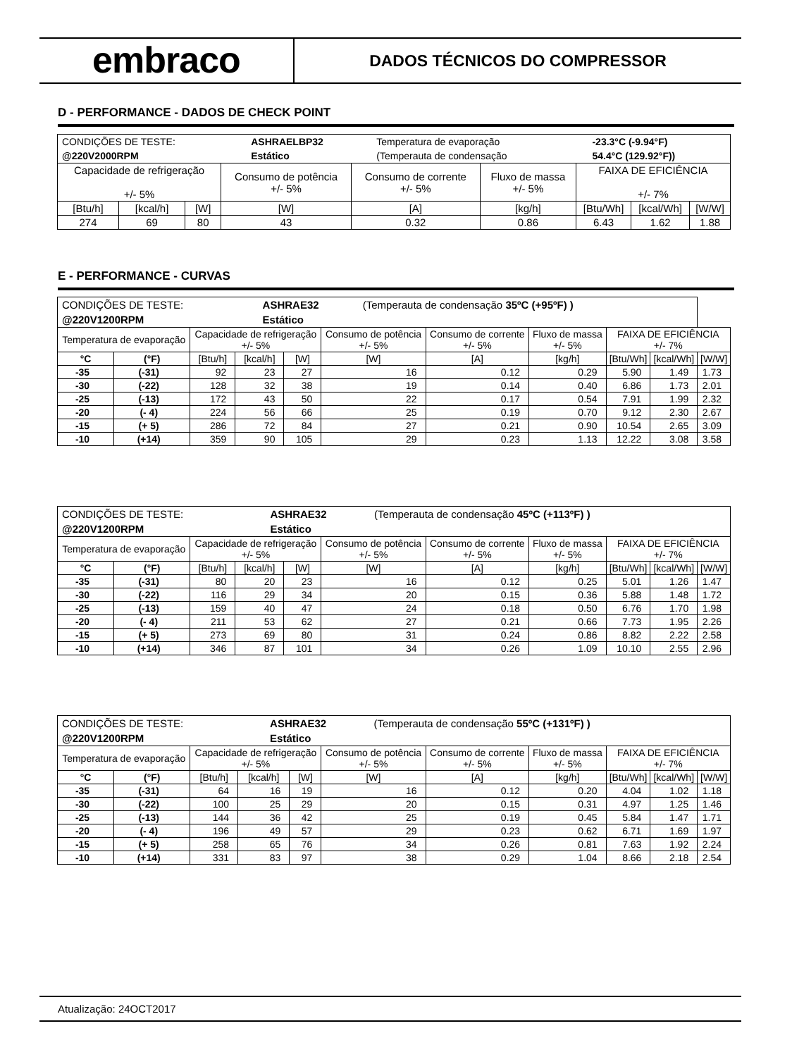embraco
DADOS TÉCNICOS DO COMPRESSOR
D - PERFORMANCE - DADOS DE CHECK POINT
| / CONDIÇÕES DE TESTE: / ASHRAELBP32 / Temperatura de evaporação / -23.3°C (-9.94°F) / / @220V2000RPM / Estático / (Temperauta de condensação / 54.4°C (129.92°F)) / | | | | | | | | |
| Capacidade de refrigeração +/- 5% | | | Consumo de potência +/- 5% | Consumo de corrente +/- 5% | Fluxo de massa +/- 5% | FAIXA DE EFICIÊNCIA +/- 7% | | |
| [Btu/h] | [kcal/h] | [W] | [W] | [A] | [kg/h] | [Btu/Wh] | [kcal/Wh] | [W/W] |
| 274 | 69 | 80 | 43 | 0.32 | 0.86 | 6.43 | 1.62 | 1.88 |
E - PERFORMANCE - CURVAS
| / CONDIÇÕES DE TESTE: / ASHRAE32 / (Temperauta de condensação 35ºC (+95ºF) ) / / @220V1200RPM / Estático / / | | | | | | | | | | |
| Temperatura de evaporação | | Capacidade de refrigeração +/- 5% | | | Consumo de potência +/- 5% | Consumo de corrente +/- 5% | Fluxo de massa +/- 5% | FAIXA DE EFICIÊNCIA +/- 7% | | |
| °C | (°F) | [Btu/h] | [kcal/h] | [W] | [W] | [A] | [kg/h] | [Btu/Wh] | [kcal/Wh] | [W/W] |
| -35 | (-31) | 92 | 23 | 27 | 16 | 0.12 | 0.29 | 5.90 | 1.49 | 1.73 |
| -30 | (-22) | 128 | 32 | 38 | 19 | 0.14 | 0.40 | 6.86 | 1.73 | 2.01 |
| -25 | (-13) | 172 | 43 | 50 | 22 | 0.17 | 0.54 | 7.91 | 1.99 | 2.32 |
| -20 | (- 4) | 224 | 56 | 66 | 25 | 0.19 | 0.70 | 9.12 | 2.30 | 2.67 |
| -15 | (+ 5) | 286 | 72 | 84 | 27 | 0.21 | 0.90 | 10.54 | 2.65 | 3.09 |
| -10 | (+14) | 359 | 90 | 105 | 29 | 0.23 | 1.13 | 12.22 | 3.08 | 3.58 |
| / CONDIÇÕES DE TESTE: / ASHRAE32 / (Temperauta de condensação 45ºC (+113ºF) ) / / @220V1200RPM / Estático / / | | | | | | | | | | |
| Temperatura de evaporação | | Capacidade de refrigeração +/- 5% | | | Consumo de potência +/- 5% | Consumo de corrente +/- 5% | Fluxo de massa +/- 5% | FAIXA DE EFICIÊNCIA +/- 7% | | |
| °C | (°F) | [Btu/h] | [kcal/h] | [W] | [W] | [A] | [kg/h] | [Btu/Wh] | [kcal/Wh] | [W/W] |
| -35 | (-31) | 80 | 20 | 23 | 16 | 0.12 | 0.25 | 5.01 | 1.26 | 1.47 |
| -30 | (-22) | 116 | 29 | 34 | 20 | 0.15 | 0.36 | 5.88 | 1.48 | 1.72 |
| -25 | (-13) | 159 | 40 | 47 | 24 | 0.18 | 0.50 | 6.76 | 1.70 | 1.98 |
| -20 | (- 4) | 211 | 53 | 62 | 27 | 0.21 | 0.66 | 7.73 | 1.95 | 2.26 |
| -15 | (+ 5) | 273 | 69 | 80 | 31 | 0.24 | 0.86 | 8.82 | 2.22 | 2.58 |
| -10 | (+14) | 346 | 87 | 101 | 34 | 0.26 | 1.09 | 10.10 | 2.55 | 2.96 |
| / CONDIÇÕES DE TESTE: / ASHRAE32 / (Temperauta de condensação 55ºC (+131ºF) ) / / @220V1200RPM / Estático / / | | | | | | | | | | |
| Temperatura de evaporação | | Capacidade de refrigeração +/- 5% | | | Consumo de potência +/- 5% | Consumo de corrente +/- 5% | Fluxo de massa +/- 5% | FAIXA DE EFICIÊNCIA +/- 7% | | |
| °C | (°F) | [Btu/h] | [kcal/h] | [W] | [W] | [A] | [kg/h] | [Btu/Wh] | [kcal/Wh] | [W/W] |
| -35 | (-31) | 64 | 16 | 19 | 16 | 0.12 | 0.20 | 4.04 | 1.02 | 1.18 |
| -30 | (-22) | 100 | 25 | 29 | 20 | 0.15 | 0.31 | 4.97 | 1.25 | 1.46 |
| -25 | (-13) | 144 | 36 | 42 | 25 | 0.19 | 0.45 | 5.84 | 1.47 | 1.71 |
| -20 | (- 4) | 196 | 49 | 57 | 29 | 0.23 | 0.62 | 6.71 | 1.69 | 1.97 |
| -15 | (+ 5) | 258 | 65 | 76 | 34 | 0.26 | 0.81 | 7.63 | 1.92 | 2.24 |
| -10 | (+14) | 331 | 83 | 97 | 38 | 0.29 | 1.04 | 8.66 | 2.18 | 2.54 |
Atualização: 24OCT2017